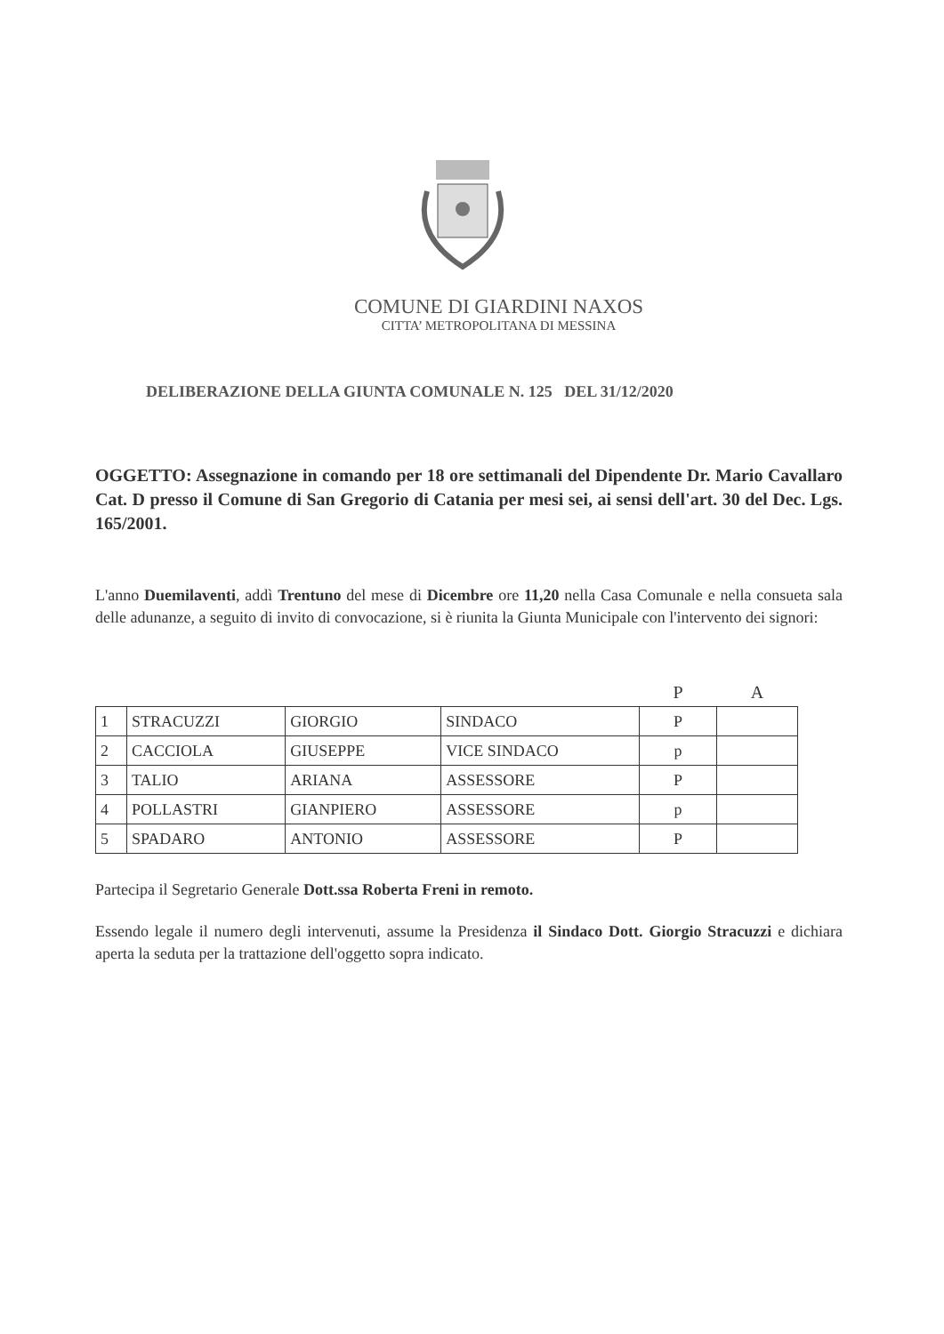COMUNE DI GIARDINI NAXOS
CITTA’ METROPOLITANA DI MESSINA
DELIBERAZIONE DELLA GIUNTA COMUNALE N. 125 DEL 31/12/2020
OGGETTO: Assegnazione in comando per 18 ore settimanali del Dipendente Dr. Mario Cavallaro Cat. D presso il Comune di San Gregorio di Catania per mesi sei, ai sensi dell'art. 30 del Dec. Lgs. 165/2001.
L'anno Duemilaventi, addì Trentuno del mese di Dicembre ore 11,20 nella Casa Comunale e nella consueta sala delle adunanze, a seguito di invito di convocazione, si è riunita la Giunta Municipale con l'intervento dei signori:
| | | | | P | A |
| --- | --- | --- | --- | --- | --- |
| 1 | STRACUZZI | GIORGIO | SINDACO | P | |
| 2 | CACCIOLA | GIUSEPPE | VICE SINDACO | p | |
| 3 | TALIO | ARIANA | ASSESSORE | P | |
| 4 | POLLASTRI | GIANPIERO | ASSESSORE | p | |
| 5 | SPADARO | ANTONIO | ASSESSORE | P | |
Partecipa il Segretario Generale Dott.ssa Roberta Freni in remoto.
Essendo legale il numero degli intervenuti, assume la Presidenza il Sindaco Dott. Giorgio Stracuzzi e dichiara aperta la seduta per la trattazione dell'oggetto sopra indicato.